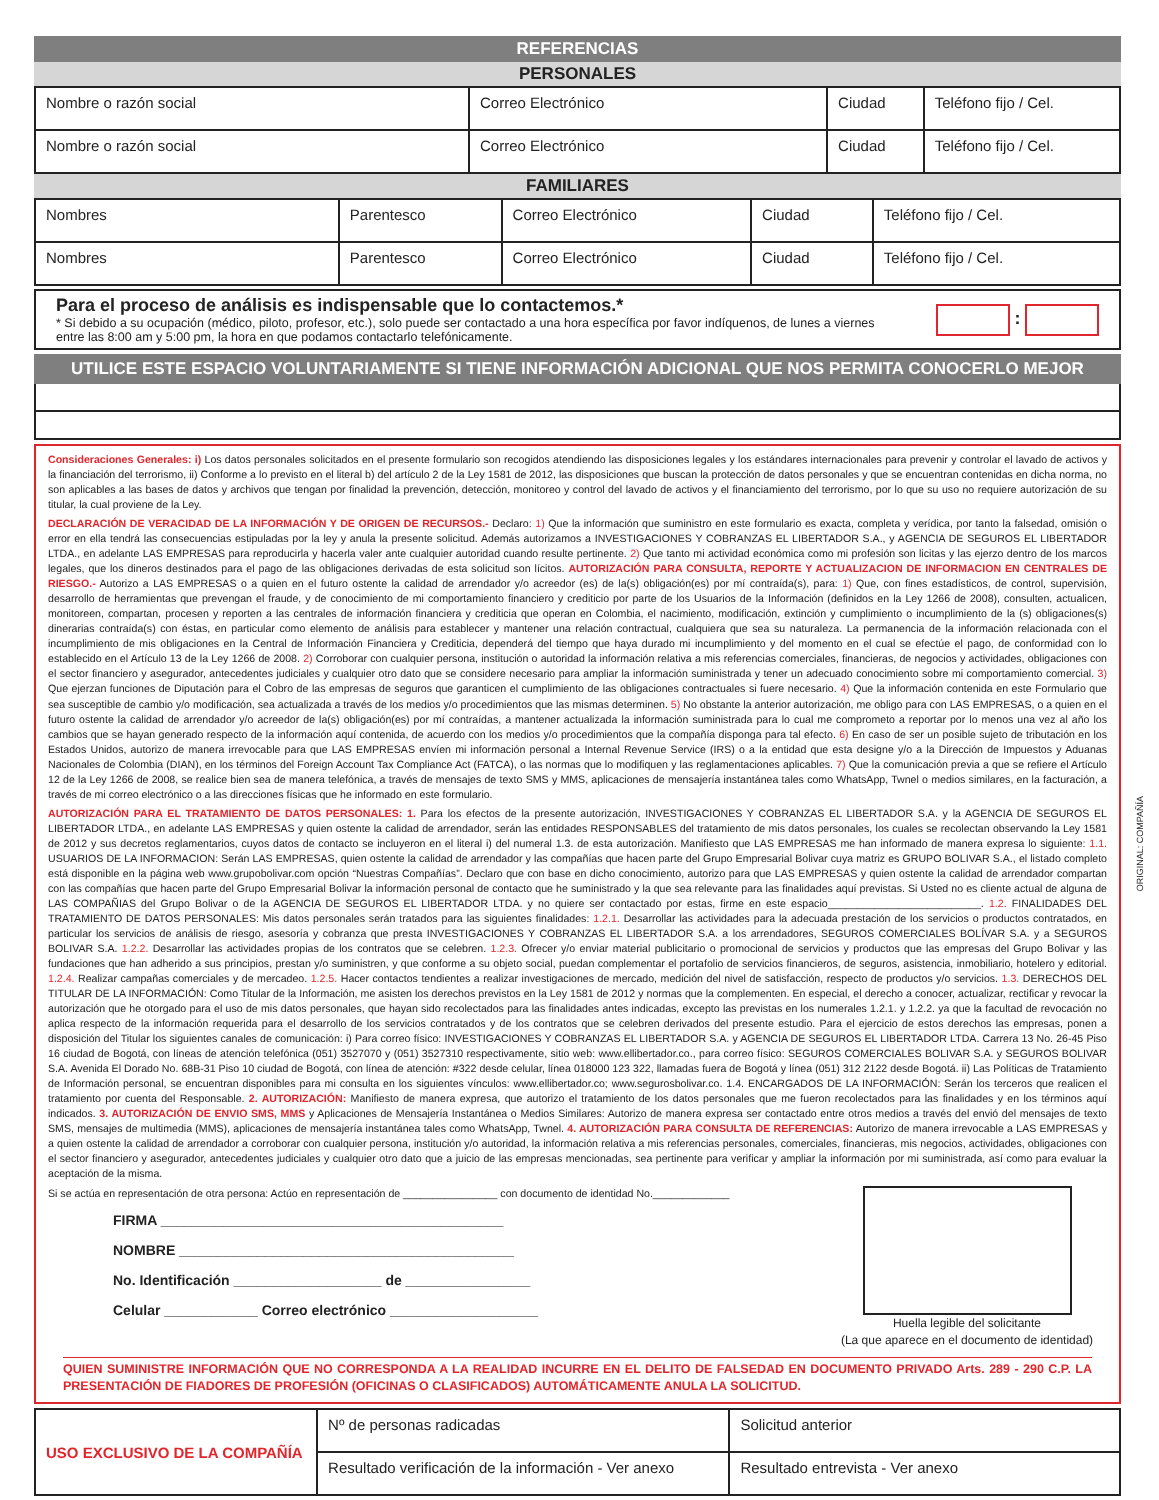REFERENCIAS
PERSONALES
| Nombre o razón social | Correo Electrónico | Ciudad | Teléfono fijo / Cel. |
| Nombre o razón social | Correo Electrónico | Ciudad | Teléfono fijo / Cel. |
FAMILIARES
| Nombres | Parentesco | Correo Electrónico | Ciudad | Teléfono fijo / Cel. |
| Nombres | Parentesco | Correo Electrónico | Ciudad | Teléfono fijo / Cel. |
Para el proceso de análisis es indispensable que lo contactemos.*
* Si debido a su ocupación (médico, piloto, profesor, etc.), solo puede ser contactado a una hora específica por favor indíquenos, de lunes a viernes
entre las 8:00 am y 5:00 pm, la hora en que podamos contactarlo telefónicamente.
:
UTILICE ESTE ESPACIO VOLUNTARIAMENTE SI TIENE INFORMACIÓN ADICIONAL QUE NOS PERMITA CONOCERLO MEJOR
Consideraciones Generales: i) Los datos personales solicitados en el presente formulario son recogidos atendiendo las disposiciones legales y los estándares internacionales para prevenir y controlar el lavado de activos y la financiación del terrorismo, ii) Conforme a lo previsto en el literal b) del artículo 2 de la Ley 1581 de 2012, las disposiciones que buscan la protección de datos personales y que se encuentran contenidas en dicha norma, no son aplicables a las bases de datos y archivos que tengan por finalidad la prevención, detección, monitoreo y control del lavado de activos y el financiamiento del terrorismo, por lo que su uso no requiere autorización de su titular, la cual proviene de la Ley.
DECLARACIÓN DE VERACIDAD DE LA INFORMACIÓN Y DE ORIGEN DE RECURSOS.- Declaro: 1) Que la información que suministro en este formulario es exacta, completa y verídica, por tanto la falsedad, omisión o error en ella tendrá las consecuencias estipuladas por la ley y anula la presente solicitud. Además autorizamos a INVESTIGACIONES Y COBRANZAS EL LIBERTADOR S.A., y AGENCIA DE SEGUROS EL LIBERTADOR LTDA., en adelante LAS EMPRESAS para reproducirla y hacerla valer ante cualquier autoridad cuando resulte pertinente. 2) Que tanto mi actividad económica como mi profesión son licitas y las ejerzo dentro de los marcos legales, que los dineros destinados para el pago de las obligaciones derivadas de esta solicitud son lícitos. AUTORIZACIÓN PARA CONSULTA, REPORTE Y ACTUALIZACION DE INFORMACION EN CENTRALES DE RIESGO.- Autorizo a LAS EMPRESAS o a quien en el futuro ostente la calidad de arrendador y/o acreedor (es) de la(s) obligación(es) por mí contraída(s), para: 1) Que, con fines estadísticos, de control, supervisión, desarrollo de herramientas que prevengan el fraude, y de conocimiento de mi comportamiento financiero y crediticio por parte de los Usuarios de la Información (definidos en la Ley 1266 de 2008), consulten, actualicen, monitoreen, compartan, procesen y reporten a las centrales de información financiera y crediticia que operan en Colombia, el nacimiento, modificación, extinción y cumplimiento o incumplimiento de la (s) obligaciones(s) dinerarias contraída(s) con éstas, en particular como elemento de análisis para establecer y mantener una relación contractual, cualquiera que sea su naturaleza. La permanencia de la información relacionada con el incumplimiento de mis obligaciones en la Central de Información Financiera y Crediticia, dependerá del tiempo que haya durado mi incumplimiento y del momento en el cual se efectúe el pago, de conformidad con lo establecido en el Artículo 13 de la Ley 1266 de 2008. 2) Corroborar con cualquier persona, institución o autoridad la información relativa a mis referencias comerciales, financieras, de negocios y actividades, obligaciones con el sector financiero y asegurador, antecedentes judiciales y cualquier otro dato que se considere necesario para ampliar la información suministrada y tener un adecuado conocimiento sobre mi comportamiento comercial. 3) Que ejerzan funciones de Diputación para el Cobro de las empresas de seguros que garanticen el cumplimiento de las obligaciones contractuales si fuere necesario. 4) Que la información contenida en este Formulario que sea susceptible de cambio y/o modificación, sea actualizada a través de los medios y/o procedimientos que las mismas determinen. 5) No obstante la anterior autorización, me obligo para con LAS EMPRESAS, o a quien en el futuro ostente la calidad de arrendador y/o acreedor de la(s) obligación(es) por mí contraídas, a mantener actualizada la información suministrada para lo cual me comprometo a reportar por lo menos una vez al año los cambios que se hayan generado respecto de la información aquí contenida, de acuerdo con los medios y/o procedimientos que la compañía disponga para tal efecto. 6) En caso de ser un posible sujeto de tributación en los Estados Unidos, autorizo de manera irrevocable para que LAS EMPRESAS envíen mi información personal a Internal Revenue Service (IRS) o a la entidad que esta designe y/o a la Dirección de Impuestos y Aduanas Nacionales de Colombia (DIAN), en los términos del Foreign Account Tax Compliance Act (FATCA), o las normas que lo modifiquen y las reglamentaciones aplicables. 7) Que la comunicación previa a que se refiere el Artículo 12 de la Ley 1266 de 2008, se realice bien sea de manera telefónica, a través de mensajes de texto SMS y MMS, aplicaciones de mensajería instantánea tales como WhatsApp, Twnel o medios similares, en la facturación, a través de mi correo electrónico o a las direcciones físicas que he informado en este formulario.
AUTORIZACIÓN PARA EL TRATAMIENTO DE DATOS PERSONALES: 1. Para los efectos de la presente autorización, INVESTIGACIONES Y COBRANZAS EL LIBERTADOR S.A. y la AGENCIA DE SEGUROS EL LIBERTADOR LTDA., en adelante LAS EMPRESAS y quien ostente la calidad de arrendador, serán las entidades RESPONSABLES del tratamiento de mis datos personales, los cuales se recolectan observando la Ley 1581 de 2012 y sus decretos reglamentarios, cuyos datos de contacto se incluyeron en el literal i) del numeral 1.3. de esta autorización. Manifiesto que LAS EMPRESAS me han informado de manera expresa lo siguiente: 1.1. USUARIOS DE LA INFORMACION: Serán LAS EMPRESAS, quien ostente la calidad de arrendador y las compañías que hacen parte del Grupo Empresarial Bolivar cuya matriz es GRUPO BOLIVAR S.A., el listado completo está disponible en la página web www.grupobolivar.com opción “Nuestras Compañías”. Declaro que con base en dicho conocimiento, autorizo para que LAS EMPRESAS y quien ostente la calidad de arrendador compartan con las compañías que hacen parte del Grupo Empresarial Bolivar la información personal de contacto que he suministrado y la que sea relevante para las finalidades aquí previstas. Si Usted no es cliente actual de alguna de LAS COMPAÑIAS del Grupo Bolivar o de la AGENCIA DE SEGUROS EL LIBERTADOR LTDA. y no quiere ser contactado por estas, firme en este espacio__________________________. 1.2. FINALIDADES DEL TRATAMIENTO DE DATOS PERSONALES: Mis datos personales serán tratados para las siguientes finalidades: 1.2.1. Desarrollar las actividades para la adecuada prestación de los servicios o productos contratados, en particular los servicios de análisis de riesgo, asesoría y cobranza que presta INVESTIGACIONES Y COBRANZAS EL LIBERTADOR S.A. a los arrendadores, SEGUROS COMERCIALES BOLÍVAR S.A. y a SEGUROS BOLIVAR S.A. 1.2.2. Desarrollar las actividades propias de los contratos que se celebren. 1.2.3. Ofrecer y/o enviar material publicitario o promocional de servicios y productos que las empresas del Grupo Bolivar y las fundaciones que han adherido a sus principios, prestan y/o suministren, y que conforme a su objeto social, puedan complementar el portafolio de servicios financieros, de seguros, asistencia, inmobiliario, hotelero y editorial. 1.2.4. Realizar campañas comerciales y de mercadeo. 1.2.5. Hacer contactos tendientes a realizar investigaciones de mercado, medición del nivel de satisfacción, respecto de productos y/o servicios. 1.3. DERECHOS DEL TITULAR DE LA INFORMACIÓN: Como Titular de la Información, me asisten los derechos previstos en la Ley 1581 de 2012 y normas que la complementen. En especial, el derecho a conocer, actualizar, rectificar y revocar la autorización que he otorgado para el uso de mis datos personales, que hayan sido recolectados para las finalidades antes indicadas, excepto las previstas en los numerales 1.2.1. y 1.2.2. ya que la facultad de revocación no aplica respecto de la información requerida para el desarrollo de los servicios contratados y de los contratos que se celebren derivados del presente estudio. Para el ejercicio de estos derechos las empresas, ponen a disposición del Titular los siguientes canales de comunicación: i) Para correo físico: INVESTIGACIONES Y COBRANZAS EL LIBERTADOR S.A. y AGENCIA DE SEGUROS EL LIBERTADOR LTDA. Carrera 13 No. 26-45 Piso 16 ciudad de Bogotá, con líneas de atención telefónica (051) 3527070 y (051) 3527310 respectivamente, sitio web: www.ellibertador.co., para correo físico: SEGUROS COMERCIALES BOLIVAR S.A. y SEGUROS BOLIVAR S.A. Avenida El Dorado No. 68B-31 Piso 10 ciudad de Bogotá, con línea de atención: #322 desde celular, línea 018000 123 322, llamadas fuera de Bogotá y línea (051) 312 2122 desde Bogotá. ii) Las Políticas de Tratamiento de Información personal, se encuentran disponibles para mi consulta en los siguientes vínculos: www.ellibertador.co; www.segurosbolivar.co. 1.4. ENCARGADOS DE LA INFORMACIÓN: Serán los terceros que realicen el tratamiento por cuenta del Responsable. 2. AUTORIZACIÓN: Manifiesto de manera expresa, que autorizo el tratamiento de los datos personales que me fueron recolectados para las finalidades y en los términos aquí indicados. 3. AUTORIZACIÓN DE ENVIO SMS, MMS y Aplicaciones de Mensajería Instantánea o Medios Similares: Autorizo de manera expresa ser contactado entre otros medios a través del envió del mensajes de texto SMS, mensajes de multimedia (MMS), aplicaciones de mensajería instantánea tales como WhatsApp, Twnel. 4. AUTORIZACIÓN PARA CONSULTA DE REFERENCIAS: Autorizo de manera irrevocable a LAS EMPRESAS y a quien ostente la calidad de arrendador a corroborar con cualquier persona, institución y/o autoridad, la información relativa a mis referencias personales, comerciales, financieras, mis negocios, actividades, obligaciones con el sector financiero y asegurador, antecedentes judiciales y cualquier otro dato que a juicio de las empresas mencionadas, sea pertinente para verificar y ampliar la información por mi suministrada, así como para evaluar la aceptación de la misma.
Si se actúa en representación de otra persona: Actúo en representación de ________________ con documento de identidad No._____________
FIRMA ____________________________________________
NOMBRE ___________________________________________
No. Identificación ___________________ de ________________
Celular ____________ Correo electrónico ___________________
Huella legible del solicitante
(La que aparece en el documento de identidad)
QUIEN SUMINISTRE INFORMACIÓN QUE NO CORRESPONDA A LA REALIDAD INCURRE EN EL DELITO DE FALSEDAD EN DOCUMENTO PRIVADO Arts. 289 - 290 C.P. LA PRESENTACIÓN DE FIADORES DE PROFESIÓN (OFICINAS O CLASIFICADOS) AUTOMÁTICAMENTE ANULA LA SOLICITUD.
| USO EXCLUSIVO DE LA COMPAÑÍA | Nº de personas radicadas | Solicitud anterior |
| | Resultado verificación de la información - Ver anexo | Resultado entrevista - Ver anexo |
ORIGINAL: COMPAÑÍA